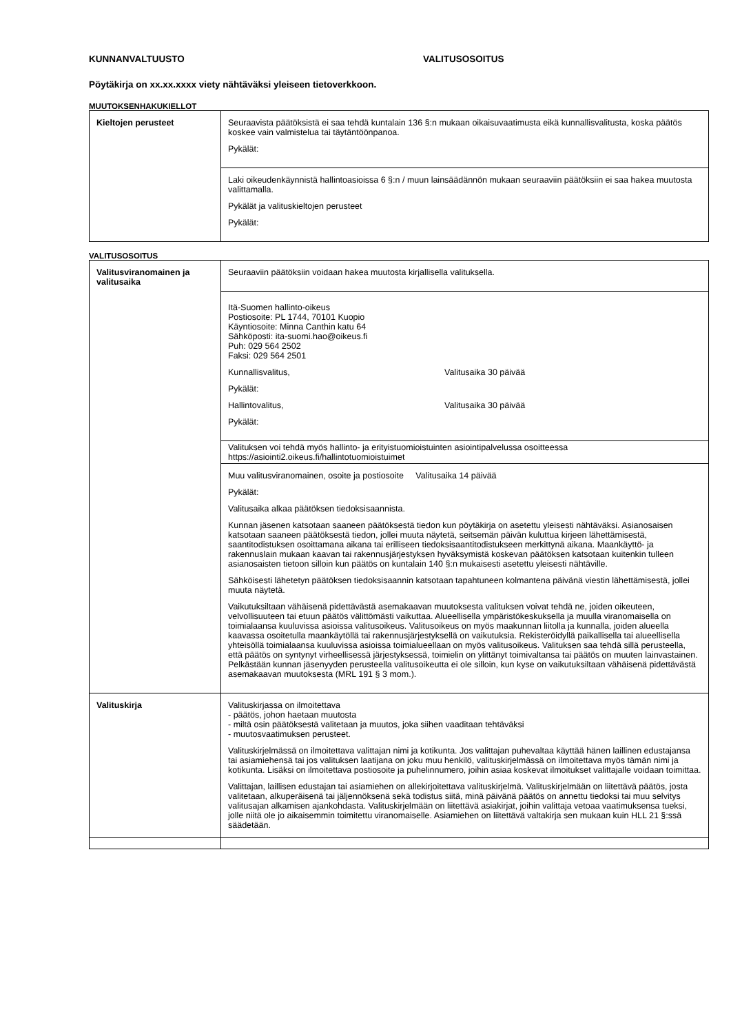KUNNANVALTUUSTO VALITUSOSOITUS
Pöytäkirja on xx.xx.xxxx viety nähtäväksi yleiseen tietoverkkoon.
MUUTOKSENHAKUKIELLOT
| Kieltojen perusteet | Seuraavista päätöksistä ei saa tehdä kuntalain 136 §:n mukaan oikaisuvaatimusta eikä kunnallisvalitusta, koska päätös koskee vain valmistelua tai täytäntöönpanoa. Pykälät: |
| | Laki oikeudenkäynnistä hallintoasioissa 6 §:n / muun lainsäädännön mukaan seuraaviin päätöksiin ei saa hakea muutosta valittamalla. Pykälät ja valituskieltojen perusteet Pykälät: |
VALITUSOSOITUS
| Valitusviranomainen ja valitusaika | Seuraaviin päätöksiin voidaan hakea muutosta kirjallisella valituksella. |
| | Itä-Suomen hallinto-oikeus Postiosoite: PL 1744, 70101 Kuopio Käyntiosoite: Minna Canthin katu 64 Sähköposti: ita-suomi.hao@oikeus.fi Puh: 029 564 2502 Faksi: 029 564 2501 Kunnallisvalitus, Valitusaika 30 päivää Pykälät: Hallintovalitus, Valitusaika 30 päivää Pykälät: |
| | Valituksen voi tehdä myös hallinto- ja erityistuomioistuinten asiointipalvelussa osoitteessa https://asiointi2.oikeus.fi/hallintotuomioistuimet |
| | Muu valitusviranomainen, osoite ja postiosoite Valitusaika 14 päivää Pykälät: Valitusaika alkaa päätöksen tiedoksisaannista. Kunnan jäsenen katsotaan saaneen päätöksestä tiedon kun pöytäkirja on asetettu yleisesti nähtäväksi. Asianosaisen katsotaan saaneen päätöksestä tiedon, jollei muuta näytetä, seitsemän päivän kuluttua kirjeen lähettämisestä, saantitodistuksen osoittamana aikana tai erilliseen tiedoksisaantitodistukseen merkittynä aikana. Maankäyttö- ja rakennuslain mukaan kaavan tai rakennusjärjestyksen hyväksymistä koskevan päätöksen katsotaan kuitenkin tulleen asianosaisten tietoon silloin kun päätös on kuntalain 140 §:n mukaisesti asetettu yleisesti nähtäville. Sähköisesti lähetetyn päätöksen tiedoksisaannin katsotaan tapahtuneen kolmantena päivänä viestin lähettämisestä, jollei muuta näytetä. Vaikutuksiltaan vähäisenä pidettävästä asemakaavan muutoksesta valituksen voivat tehdä ne, joiden oikeuteen, velvollisuuteen tai etuun päätös välittömästi vaikuttaa. Alueellisella ympäristökeskuksella ja muulla viranomaisella on toimialaansa kuuluvissa asioissa valitusoikeus. Valitusoikeus on myös maakunnan liitolla ja kunnalla, joiden alueella kaavassa osoitetulla maankäytöllä tai rakennusjärjestyksellä on vaikutuksia. Rekisteröidyllä paikallisella tai alueellisella yhteisöllä toimialaansa kuuluvissa asioissa toimialueellaan on myös valitusoikeus. Valituksen saa tehdä sillä perusteella, että päätös on syntynyt virheellisessä järjestyksessä, toimielin on ylittänyt toimivaltansa tai päätös on muuten lainvastainen. Pelkästään kunnan jäsenyyden perusteella valitusoikeutta ei ole silloin, kun kyse on vaikutuksiltaan vähäisenä pidettävästä asemakaavan muutoksesta (MRL 191 § 3 mom.). |
| Valituskirja | Valituskirjassa on ilmoitettava - päätös, johon haetaan muutosta - miltä osin päätöksestä valitetaan ja muutos, joka siihen vaaditaan tehtäväksi - muutosvaatimuksen perusteet. Valituskirjelmässä on ilmoitettava valittajan nimi ja kotikunta. Jos valittajan puhevaltaa käyttää hänen laillinen edustajansa tai asiamiehensä tai jos valituksen laatijana on joku muu henkilö, valituskirjelmässä on ilmoitettava myös tämän nimi ja kotikunta. Lisäksi on ilmoitettava postiosoite ja puhelinnumero, joihin asiaa koskevat ilmoitukset valittajalle voidaan toimittaa. Valittajan, laillisen edustajan tai asiamiehen on allekirjoitettava valituskirjelmä. Valituskirjelmään on liitettävä päätös, josta valitetaan, alkuperäisenä tai jäljennöksenä sekä todistus siitä, minä päivänä päätös on annettu tiedoksi tai muu selvitys valitusajan alkamisen ajankohdasta. Valituskirjelmään on liitettävä asiakirjat, joihin valittaja vetoaa vaatimuksensa tueksi, jolle niitä ole jo aikaisemmin toimitettu viranomaiselle. Asiamiehen on liitettävä valtakirja sen mukaan kuin HLL 21 §:ssä säädetään. |